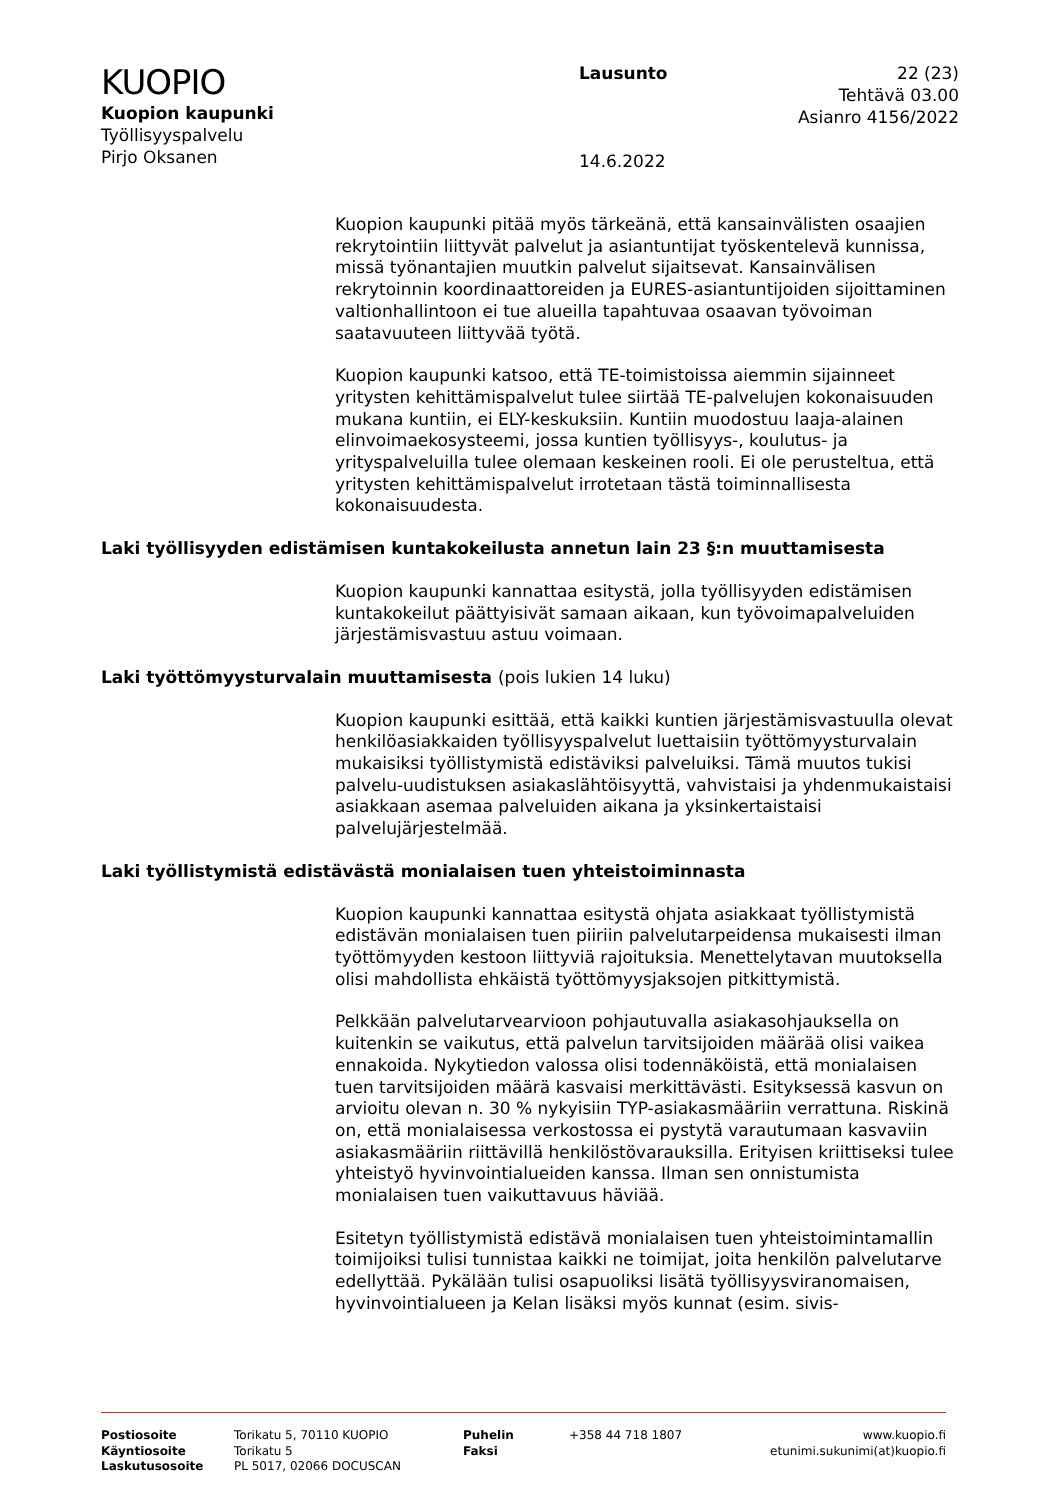KUOPIO
Kuopion kaupunki
Työllisyyspalvelu
Pirjo Oksanen
Lausunto
14.6.2022
22 (23)
Tehtävä 03.00
Asianro 4156/2022
Kuopion kaupunki pitää myös tärkeänä, että kansainvälisten osaajien rekrytointiin liittyvät palvelut ja asiantuntijat työskentelevä kunnissa, missä työnantajien muutkin palvelut sijaitsevat. Kansainvälisen rekrytoinnin koordinaattoreiden ja EURES-asiantuntijoiden sijoittaminen valtionhallintoon ei tue alueilla tapahtuvaa osaavan työvoiman saatavuuteen liittyvää työtä.
Kuopion kaupunki katsoo, että TE-toimistoissa aiemmin sijainneet yritysten kehittämispalvelut tulee siirtää TE-palvelujen kokonaisuuden mukana kuntiin, ei ELY-keskuksiin. Kuntiin muodostuu laaja-alainen elinvoimaekosysteemi, jossa kuntien työllisyys-, koulutus- ja yrityspalveluilla tulee olemaan keskeinen rooli. Ei ole perusteltua, että yritysten kehittämispalvelut irrotetaan tästä toiminnallisesta kokonaisuudesta.
Laki työllisyyden edistämisen kuntakokeilusta annetun lain 23 §:n muuttamisesta
Kuopion kaupunki kannattaa esitystä, jolla työllisyyden edistämisen kuntakokeilut päättyisivät samaan aikaan, kun työvoimapalveluiden järjestämisvastuu astuu voimaan.
Laki työttömyysturvalain muuttamisesta (pois lukien 14 luku)
Kuopion kaupunki esittää, että kaikki kuntien järjestämisvastuulla olevat henkilöasiakkaiden työllisyyspalvelut luettaisiin työttömyysturvalain mukaisiksi työllistymistä edistäviksi palveluiksi. Tämä muutos tukisi palvelu-uudistuksen asiakaslähtöisyyttä, vahvistaisi ja yhdenmukaistaisi asiakkaan asemaa palveluiden aikana ja yksinkertaistaisi palvelujärjestelmää.
Laki työllistymistä edistävästä monialaisen tuen yhteistoiminnasta
Kuopion kaupunki kannattaa esitystä ohjata asiakkaat työllistymistä edistävän monialaisen tuen piiriin palvelutarpeidensa mukaisesti ilman työttömyyden kestoon liittyviä rajoituksia. Menettelytavan muutoksella olisi mahdollista ehkäistä työttömyysjaksojen pitkittymistä.
Pelkkään palvelutarvearvioon pohjautuvalla asiakasohjauksella on kuitenkin se vaikutus, että palvelun tarvitsijoiden määrää olisi vaikea ennakoida. Nykytiedon valossa olisi todennäköistä, että monialaisen tuen tarvitsijoiden määrä kasvaisi merkittävästi. Esityksessä kasvun on arvioitu olevan n. 30 % nykyisiin TYP-asiakasmääriin verrattuna. Riskinä on, että monialaisessa verkostossa ei pystytä varautumaan kasvaviin asiakasmääriin riittävillä henkilöstövarauksilla. Erityisen kriittiseksi tulee yhteistyö hyvinvointialueiden kanssa. Ilman sen onnistumista monialaisen tuen vaikuttavuus häviää.
Esitetyn työllistymistä edistävä monialaisen tuen yhteistoimintamallin toimijoiksi tulisi tunnistaa kaikki ne toimijat, joita henkilön palvelutarve edellyttää. Pykälään tulisi osapuoliksi lisätä työllisyysviranomaisen, hyvinvointialueen ja Kelan lisäksi myös kunnat (esim. sivis-
Postiosoite
Käyntiosoite
Laskutusosoite
Torikatu 5, 70110 KUOPIO
Torikatu 5
PL 5017, 02066 DOCUSCAN
Puhelin
Faksi
+358 44 718 1807 www.kuopio.fi
etunimi.sukunimi(at)kuopio.fi